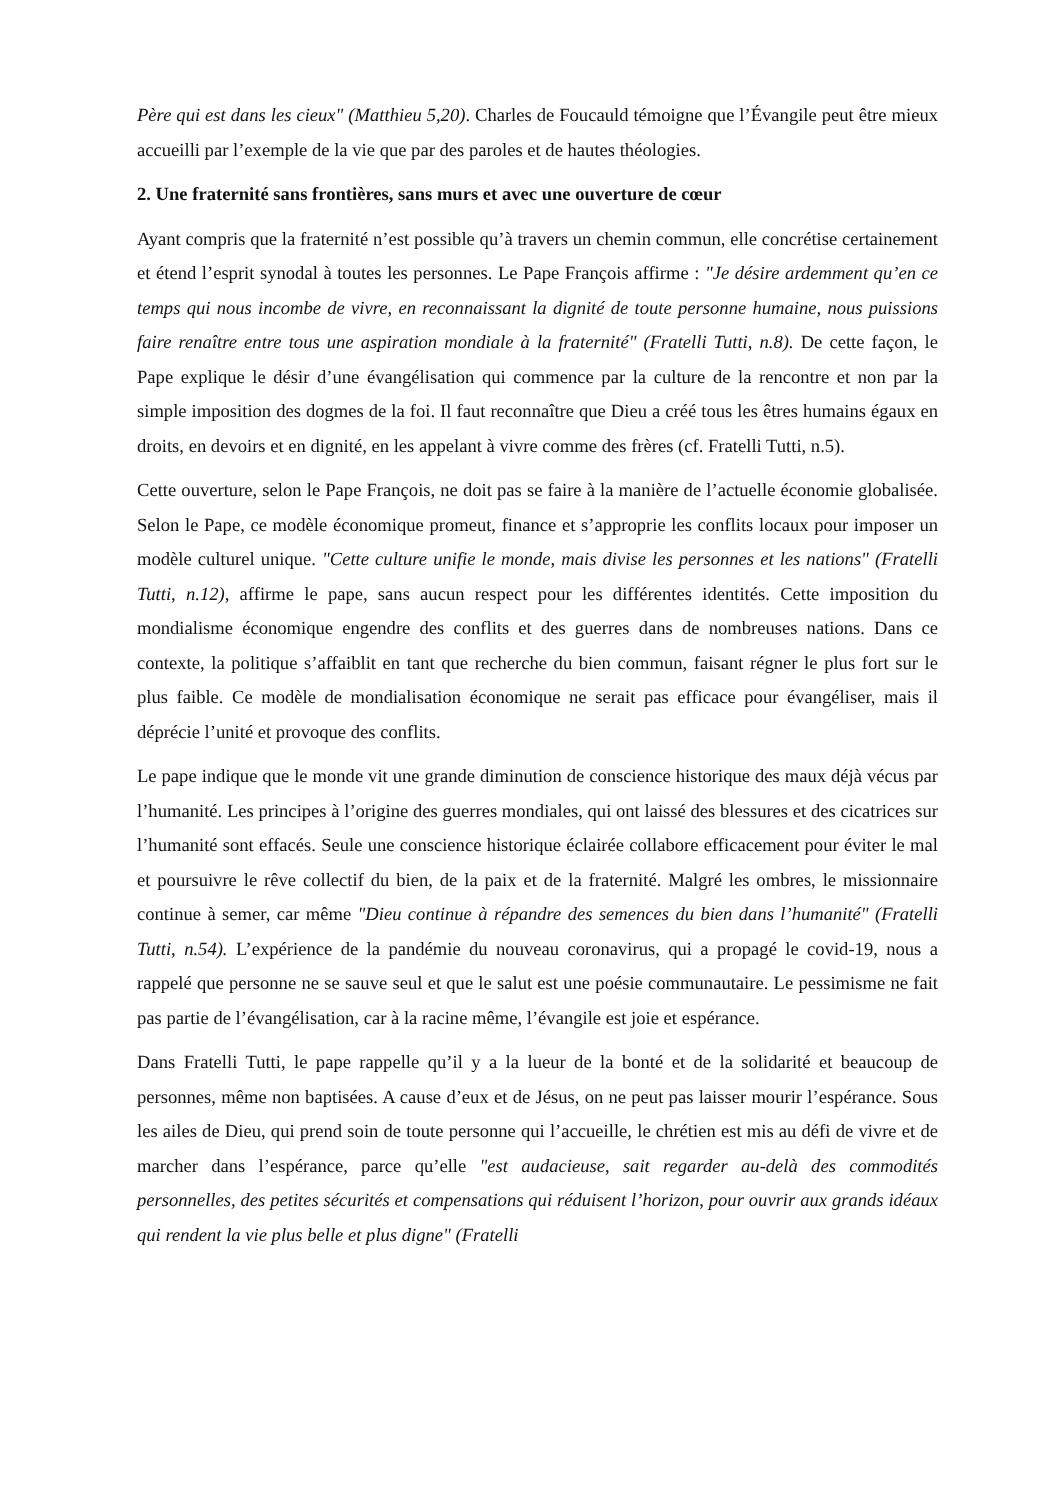Père qui est dans les cieux" (Matthieu 5,20). Charles de Foucauld témoigne que l’Évangile peut être mieux accueilli par l’exemple de la vie que par des paroles et de hautes théologies.
2. Une fraternité sans frontières, sans murs et avec une ouverture de cœur
Ayant compris que la fraternité n’est possible qu’à travers un chemin commun, elle concrétise certainement et étend l’esprit synodal à toutes les personnes. Le Pape François affirme : "Je désire ardemment qu’en ce temps qui nous incombe de vivre, en reconnaissant la dignité de toute personne humaine, nous puissions faire renaître entre tous une aspiration mondiale à la fraternité" (Fratelli Tutti, n.8). De cette façon, le Pape explique le désir d’une évangélisation qui commence par la culture de la rencontre et non par la simple imposition des dogmes de la foi. Il faut reconnaître que Dieu a créé tous les êtres humains égaux en droits, en devoirs et en dignité, en les appelant à vivre comme des frères (cf. Fratelli Tutti, n.5).
Cette ouverture, selon le Pape François, ne doit pas se faire à la manière de l’actuelle économie globalisée. Selon le Pape, ce modèle économique promeut, finance et s’approprie les conflits locaux pour imposer un modèle culturel unique. "Cette culture unifie le monde, mais divise les personnes et les nations" (Fratelli Tutti, n.12), affirme le pape, sans aucun respect pour les différentes identités. Cette imposition du mondialisme économique engendre des conflits et des guerres dans de nombreuses nations. Dans ce contexte, la politique s’affaiblit en tant que recherche du bien commun, faisant régner le plus fort sur le plus faible. Ce modèle de mondialisation économique ne serait pas efficace pour évangéliser, mais il déprécie l’unité et provoque des conflits.
Le pape indique que le monde vit une grande diminution de conscience historique des maux déjà vécus par l’humanité. Les principes à l’origine des guerres mondiales, qui ont laissé des blessures et des cicatrices sur l’humanité sont effacés. Seule une conscience historique éclairée collabore efficacement pour éviter le mal et poursuivre le rêve collectif du bien, de la paix et de la fraternité. Malgré les ombres, le missionnaire continue à semer, car même "Dieu continue à répandre des semences du bien dans l’humanité" (Fratelli Tutti, n.54). L’expérience de la pandémie du nouveau coronavirus, qui a propagé le covid-19, nous a rappelé que personne ne se sauve seul et que le salut est une poésie communautaire. Le pessimisme ne fait pas partie de l’évangélisation, car à la racine même, l’évangile est joie et espérance.
Dans Fratelli Tutti, le pape rappelle qu’il y a la lueur de la bonté et de la solidarité et beaucoup de personnes, même non baptisées. A cause d’eux et de Jésus, on ne peut pas laisser mourir l’espérance. Sous les ailes de Dieu, qui prend soin de toute personne qui l’accueille, le chrétien est mis au défi de vivre et de marcher dans l’espérance, parce qu’elle "est audacieuse, sait regarder au-delà des commodités personnelles, des petites sécurités et compensations qui réduisent l’horizon, pour ouvrir aux grands idéaux qui rendent la vie plus belle et plus digne" (Fratelli